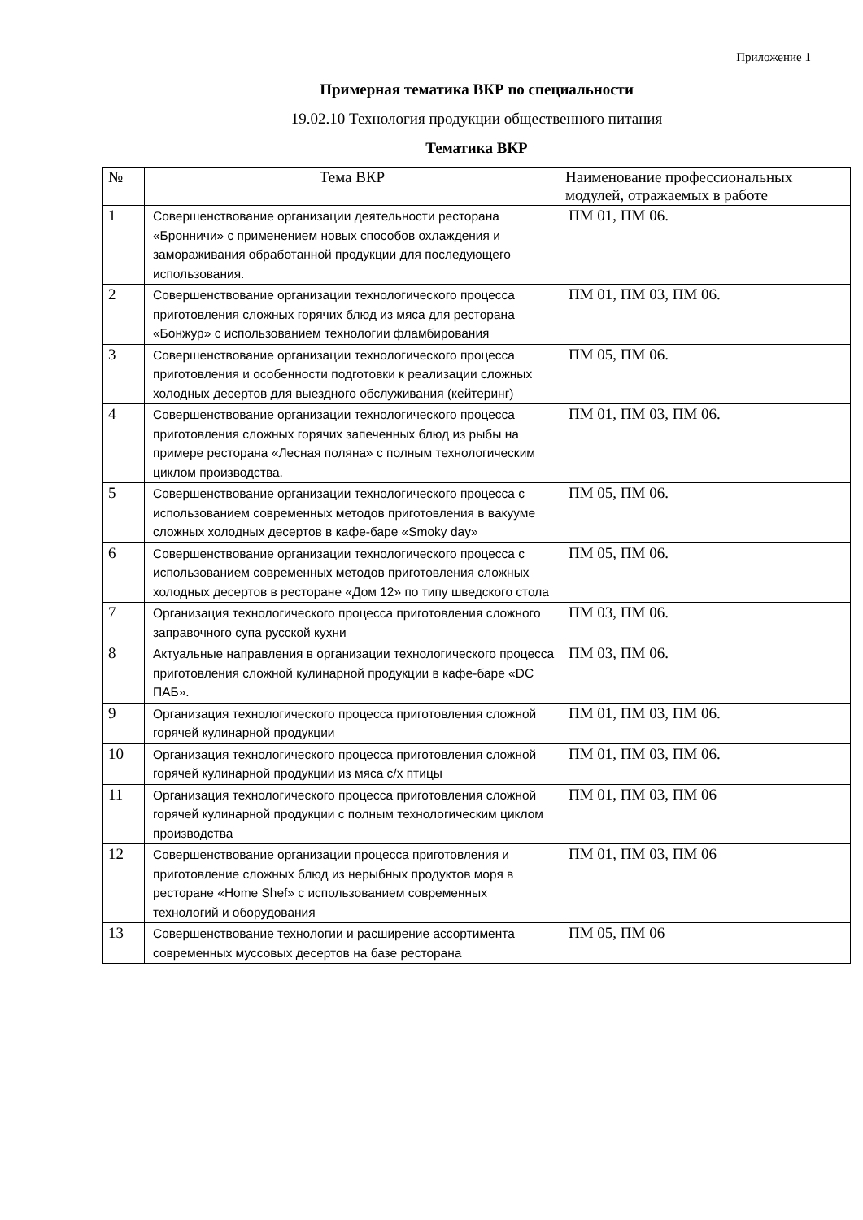Приложение 1
Примерная тематика ВКР по специальности
19.02.10 Технология продукции общественного питания
Тематика ВКР
| № | Тема ВКР | Наименование профессиональных модулей, отражаемых в работе |
| --- | --- | --- |
| 1 | Совершенствование организации деятельности ресторана «Бронничи» с применением новых способов охлаждения и замораживания обработанной продукции для последующего использования. | ПМ 01, ПМ 06. |
| 2 | Совершенствование организации технологического процесса приготовления сложных горячих блюд из мяса для ресторана «Бонжур» с использованием технологии фламбирования | ПМ 01, ПМ 03, ПМ 06. |
| 3 | Совершенствование организации технологического процесса приготовления и особенности подготовки к реализации сложных холодных десертов для выездного обслуживания (кейтеринг) | ПМ 05, ПМ 06. |
| 4 | Совершенствование организации технологического процесса приготовления сложных горячих запеченных блюд из рыбы на примере ресторана «Лесная поляна» с полным технологическим циклом производства. | ПМ 01, ПМ 03, ПМ 06. |
| 5 | Совершенствование организации технологического процесса с использованием современных методов приготовления в вакууме сложных холодных десертов в кафе-баре «Smoky day» | ПМ 05, ПМ 06. |
| 6 | Совершенствование организации технологического процесса с использованием современных методов приготовления сложных холодных десертов в ресторане «Дом 12» по типу шведского стола | ПМ 05, ПМ 06. |
| 7 | Организация технологического процесса приготовления сложного заправочного супа русской кухни | ПМ 03, ПМ 06. |
| 8 | Актуальные направления в организации технологического процесса приготовления сложной кулинарной продукции в кафе-баре «DC ПАБ». | ПМ 03, ПМ 06. |
| 9 | Организация технологического процесса приготовления сложной горячей кулинарной продукции | ПМ 01, ПМ 03, ПМ 06. |
| 10 | Организация технологического процесса приготовления сложной горячей кулинарной продукции из мяса с/х птицы | ПМ 01, ПМ 03, ПМ 06. |
| 11 | Организация технологического процесса приготовления сложной горячей кулинарной продукции с полным технологическим циклом производства | ПМ 01, ПМ 03, ПМ 06 |
| 12 | Совершенствование организации процесса приготовления и приготовление сложных блюд из нерыбных продуктов моря в ресторане «Home Shef» с использованием современных технологий и оборудования | ПМ 01, ПМ 03, ПМ 06 |
| 13 | Совершенствование технологии и расширение ассортимента современных муссовых десертов на базе ресторана | ПМ 05, ПМ 06 |